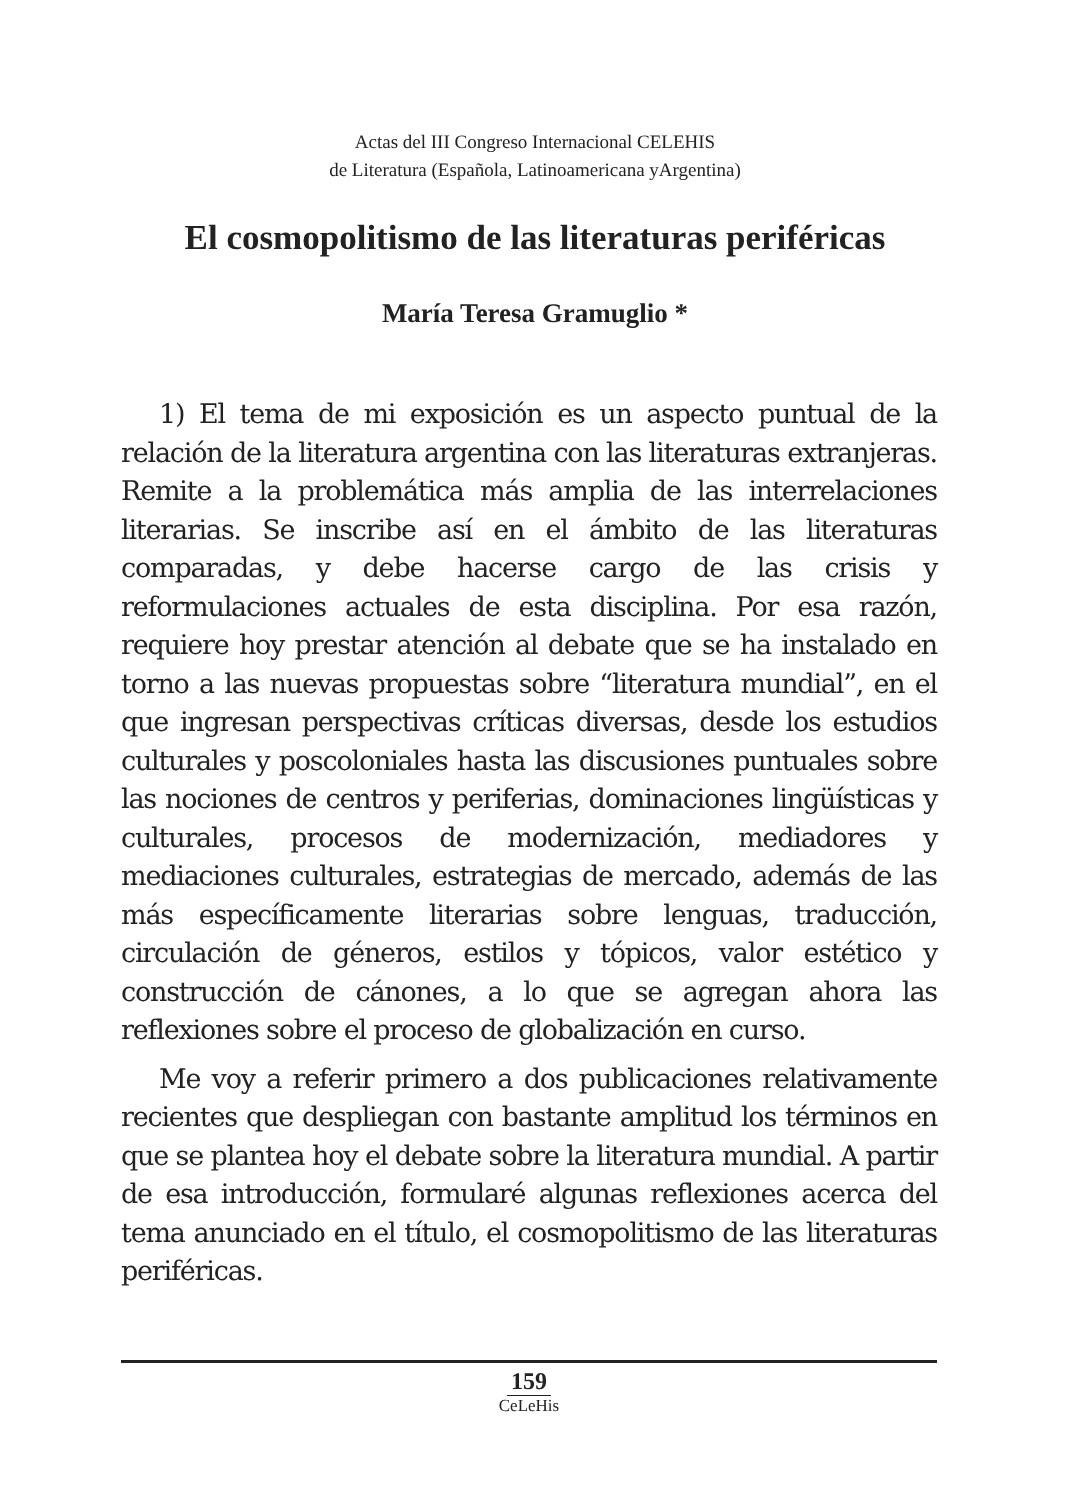Actas del III Congreso Internacional CELEHIS
de Literatura (Española, Latinoamericana yArgentina)
El cosmopolitismo de las literaturas periféricas
María Teresa Gramuglio *
1) El tema de mi exposición es un aspecto puntual de la relación de la literatura argentina con las literaturas extranjeras. Remite a la problemática más amplia de las interrelaciones literarias. Se inscribe así en el ámbito de las literaturas comparadas, y debe hacerse cargo de las crisis y reformulaciones actuales de esta disciplina. Por esa razón, requiere hoy prestar atención al debate que se ha instalado en torno a las nuevas propuestas sobre “literatura mundial”, en el que ingresan perspectivas críticas diversas, desde los estudios culturales y poscoloniales hasta las discusiones puntuales sobre las nociones de centros y periferias, dominaciones lingüísticas y culturales, procesos de modernización, mediadores y mediaciones culturales, estrategias de mercado, además de las más específicamente literarias sobre lenguas, traducción, circulación de géneros, estilos y tópicos, valor estético y construcción de cánones, a lo que se agregan ahora las reflexiones sobre el proceso de globalización en curso.
Me voy a referir primero a dos publicaciones relativamente recientes que despliegan con bastante amplitud los términos en que se plantea hoy el debate sobre la literatura mundial. A partir de esa introducción, formularé algunas reflexiones acerca del tema anunciado en el título, el cosmopolitismo de las literaturas periféricas.
159
CeLeHis